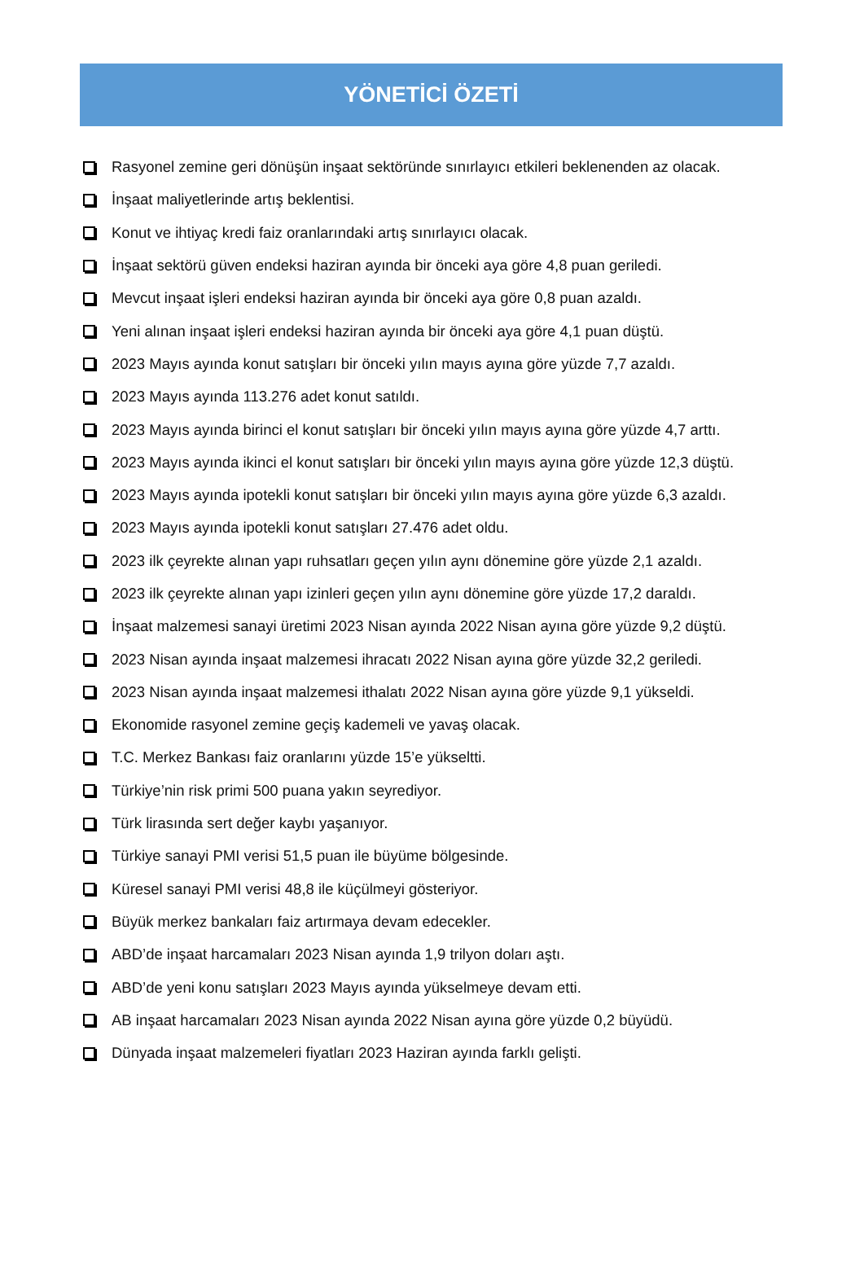YÖNETİCİ ÖZETİ
Rasyonel zemine geri dönüşün inşaat sektöründe sınırlayıcı etkileri beklenenden az olacak.
İnşaat maliyetlerinde artış beklentisi.
Konut ve ihtiyaç kredi faiz oranlarındaki artış sınırlayıcı olacak.
İnşaat sektörü güven endeksi haziran ayında bir önceki aya göre 4,8 puan geriledi.
Mevcut inşaat işleri endeksi haziran ayında bir önceki aya göre 0,8 puan azaldı.
Yeni alınan inşaat işleri endeksi haziran ayında bir önceki aya göre 4,1 puan düştü.
2023 Mayıs ayında konut satışları bir önceki yılın mayıs ayına göre yüzde 7,7 azaldı.
2023 Mayıs ayında 113.276 adet konut satıldı.
2023 Mayıs ayında birinci el konut satışları bir önceki yılın mayıs ayına göre yüzde 4,7 arttı.
2023 Mayıs ayında ikinci el konut satışları bir önceki yılın mayıs ayına göre yüzde 12,3 düştü.
2023 Mayıs ayında ipotekli konut satışları bir önceki yılın mayıs ayına göre yüzde 6,3 azaldı.
2023 Mayıs ayında ipotekli konut satışları 27.476 adet oldu.
2023 ilk çeyrekte alınan yapı ruhsatları geçen yılın aynı dönemine göre yüzde 2,1 azaldı.
2023 ilk çeyrekte alınan yapı izinleri geçen yılın aynı dönemine göre yüzde 17,2 daraldı.
İnşaat malzemesi sanayi üretimi 2023 Nisan ayında 2022 Nisan ayına göre yüzde 9,2 düştü.
2023 Nisan ayında inşaat malzemesi ihracatı 2022 Nisan ayına göre yüzde 32,2 geriledi.
2023 Nisan ayında inşaat malzemesi ithalatı 2022 Nisan ayına göre yüzde 9,1 yükseldi.
Ekonomide rasyonel zemine geçiş kademeli ve yavaş olacak.
T.C. Merkez Bankası faiz oranlarını yüzde 15’e yükseltti.
Türkiye’nin risk primi 500 puana yakın seyrediyor.
Türk lirasında sert değer kaybı yaşanıyor.
Türkiye sanayi PMI verisi 51,5 puan ile büyüme bölgesinde.
Küresel sanayi PMI verisi 48,8 ile küçülmeyi gösteriyor.
Büyük merkez bankaları faiz artırmaya devam edecekler.
ABD’de inşaat harcamaları 2023 Nisan ayında 1,9 trilyon doları aştı.
ABD’de yeni konu satışları 2023 Mayıs ayında yükselmeye devam etti.
AB inşaat harcamaları 2023 Nisan ayında 2022 Nisan ayına göre yüzde 0,2 büyüdü.
Dünyada inşaat malzemeleri fiyatları 2023 Haziran ayında farklı gelişti.